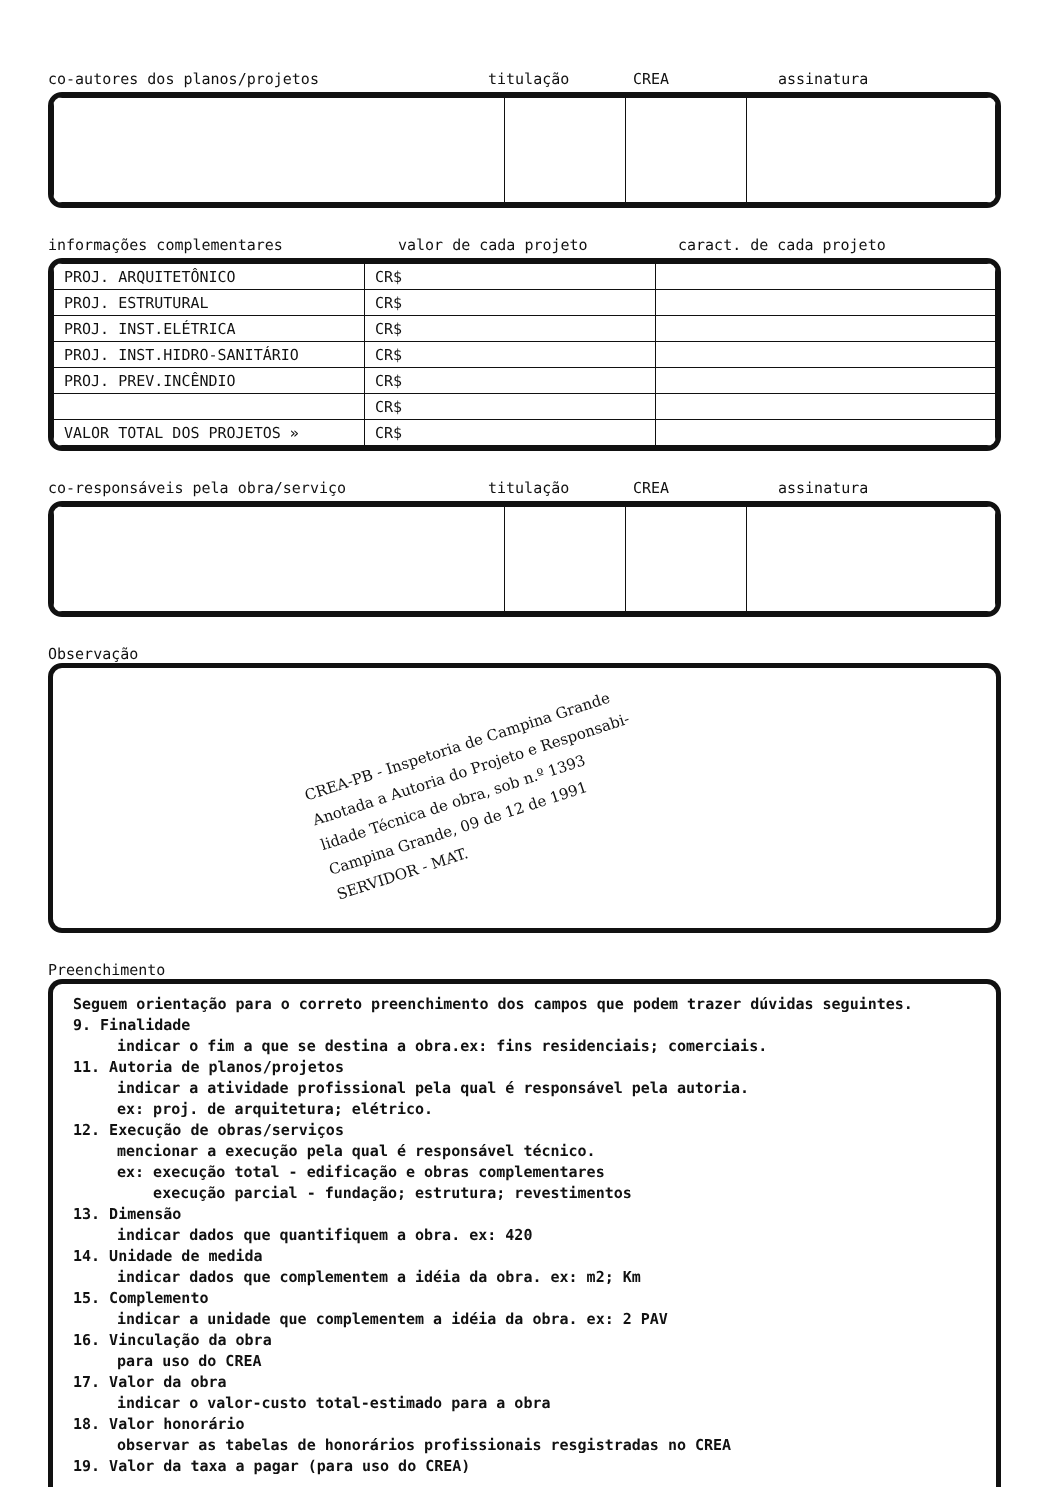co-autores dos planos/projetos titulação CREA assinatura
informações complementares valor de cada projeto caract. de cada projeto
| PROJ. ARQUITETÔNICO | CR$ | |
| PROJ. ESTRUTURAL | CR$ | |
| PROJ. INST.ELÉTRICA | CR$ | |
| PROJ. INST.HIDRO-SANITÁRIO | CR$ | |
| PROJ. PREV.INCÊNDIO | CR$ | |
| | CR$ | |
| VALOR TOTAL DOS PROJETOS » | CR$ | |
co-responsáveis pela obra/serviço titulação CREA assinatura
Observação
CREA-PB - Inspetoria de Campina Grande
Anotada a Autoria do Projeto e Responsabi-
lidade Técnica de obra, sob n.º 1393
Campina Grande, 09 de 12 de 1991
SERVIDOR - MAT.
Preenchimento
Seguem orientação para o correto preenchimento dos campos que podem trazer dúvidas seguintes.
9. Finalidade
indicar o fim a que se destina a obra.ex: fins residenciais; comerciais.
11. Autoria de planos/projetos
indicar a atividade profissional pela qual é responsável pela autoria.
ex: proj. de arquitetura; elétrico.
12. Execução de obras/serviços
mencionar a execução pela qual é responsável técnico.
ex: execução total - edificação e obras complementares
execução parcial - fundação; estrutura; revestimentos
13. Dimensão
indicar dados que quantifiquem a obra. ex: 420
14. Unidade de medida
indicar dados que complementem a idéia da obra. ex: m2; Km
15. Complemento
indicar a unidade que complementem a idéia da obra. ex: 2 PAV
16. Vinculação da obra
para uso do CREA
17. Valor da obra
indicar o valor-custo total-estimado para a obra
18. Valor honorário
observar as tabelas de honorários profissionais resgistradas no CREA
19. Valor da taxa a pagar (para uso do CREA)